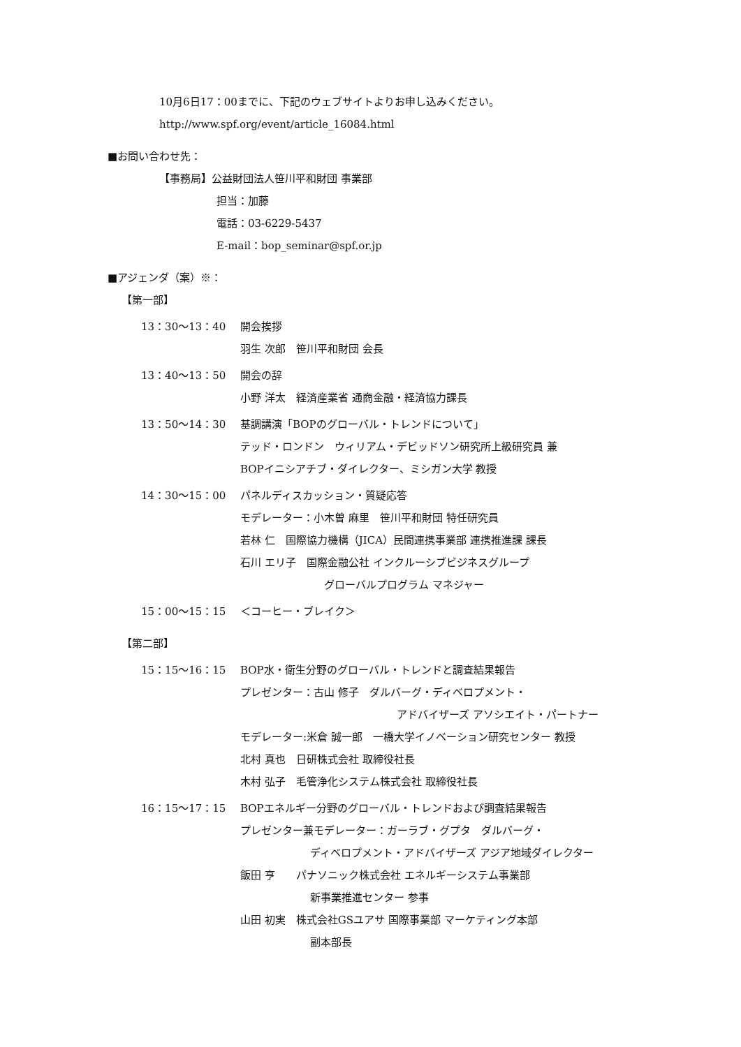10月6日17：00までに、下記のウェブサイトよりお申し込みください。
http://www.spf.org/event/article_16084.html
■お問い合わせ先：
【事務局】公益財団法人笹川平和財団 事業部
担当：加藤
電話：03-6229-5437
E-mail：bop_seminar@spf.or.jp
■アジェンダ（案）※：
【第一部】
13：30〜13：40 開会挨拶
羽生 次郎　笹川平和財団 会長
13：40〜13：50 開会の辞
小野 洋太　経済産業省 通商金融・経済協力課長
13：50〜14：30 基調講演「BOPのグローバル・トレンドについて」
テッド・ロンドン　ウィリアム・デビッドソン研究所上級研究員 兼
BOPイニシアチブ・ダイレクター、ミシガン大学 教授
14：30〜15：00 パネルディスカッション・質疑応答
モデレーター：小木曽 麻里　笹川平和財団 特任研究員
若林 仁　国際協力機構（JICA）民間連携事業部 連携推進課 課長
石川 エリ子　国際金融公社 インクルーシブビジネスグループ
グローバルプログラム マネジャー
15：00〜15：15 ＜コーヒー・ブレイク＞
【第二部】
15：15〜16：15 BOP水・衛生分野のグローバル・トレンドと調査結果報告
プレゼンター：古山 修子　ダルバーグ・ディベロプメント・
アドバイザーズ アソシエイト・パートナー
モデレーター:米倉 誠一郎　一橋大学イノベーション研究センター 教授
北村 真也　日研株式会社 取締役社長
木村 弘子　毛管浄化システム株式会社 取締役社長
16：15〜17：15 BOPエネルギー分野のグローバル・トレンドおよび調査結果報告
プレゼンター兼モデレーター：ガーラブ・グプタ　ダルバーグ・
ディベロプメント・アドバイザーズ アジア地域ダイレクター
飯田 亨　　パナソニック株式会社 エネルギーシステム事業部
新事業推進センター 参事
山田 初実　株式会社GSユアサ 国際事業部 マーケティング本部
副本部長